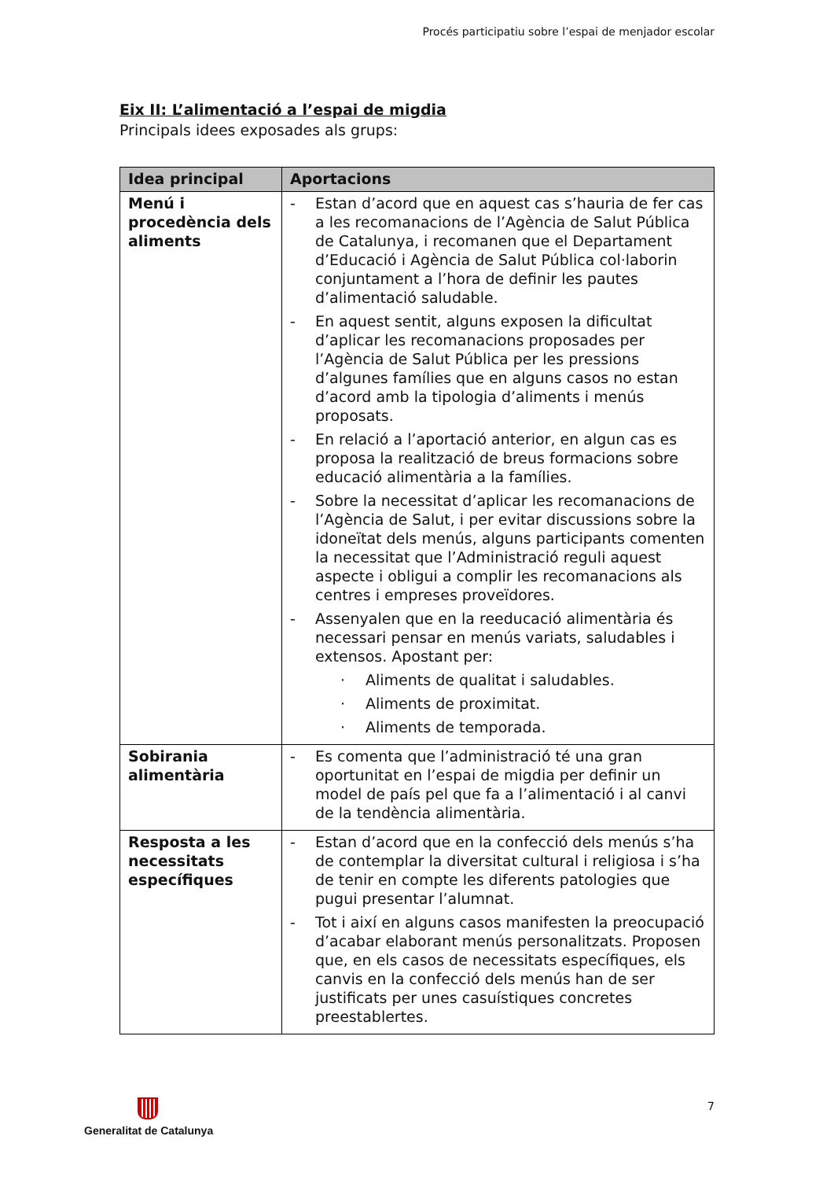Procés participatiu sobre l’espai de menjador escolar
Eix II: L’alimentació a l’espai de migdia
Principals idees exposades als grups:
| Idea principal | Aportacions |
| --- | --- |
| Menú i procedència dels aliments | - Estan d’acord que en aquest cas s’hauria de fer cas a les recomanacions de l’Agència de Salut Pública de Catalunya, i recomanen que el Departament d’Educació i Agència de Salut Pública col·laborin conjuntament a l’hora de definir les pautes d’alimentació saludable. - En aquest sentit, alguns exposen la dificultat d’aplicar les recomanacions proposades per l’Agència de Salut Pública per les pressions d’algunes famílies que en alguns casos no estan d’acord amb la tipologia d’aliments i menús proposats. - En relació a l’aportació anterior, en algun cas es proposa la realització de breus formacions sobre educació alimentària a la famílies. - Sobre la necessitat d’aplicar les recomanacions de l’Agència de Salut, i per evitar discussions sobre la idoneïtat dels menús, alguns participants comenten la necessitat que l’Administració reguli aquest aspecte i obligui a complir les recomanacions als centres i empreses proveïdores. - Assenyalen que en la reeducació alimentària és necessari pensar en menús variats, saludables i extensos. Apostant per: · Aliments de qualitat i saludables. · Aliments de proximitat. · Aliments de temporada. |
| Sobirania alimentària | - Es comenta que l’administració té una gran oportunitat en l’espai de migdia per definir un model de país pel que fa a l’alimentació i al canvi de la tendència alimentària. |
| Resposta a les necessitats específiques | - Estan d’acord que en la confecció dels menús s’ha de contemplar la diversitat cultural i religiosa i s’ha de tenir en compte les diferents patologies que pugui presentar l’alumnat. - Tot i així en alguns casos manifesten la preocupació d’acabar elaborant menús personalitzats. Proposen que, en els casos de necessitats específiques, els canvis en la confecció dels menús han de ser justificats per unes casuístiques concretes preestablertes. |
Generalitat de Catalunya 7